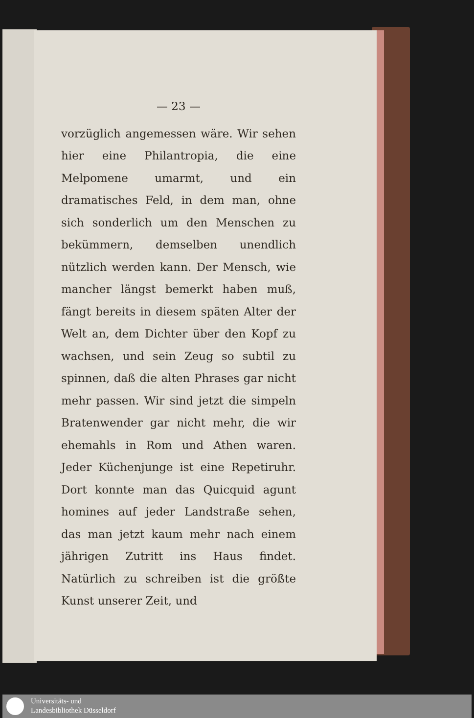— 23 —
vorzüglich angemessen wäre. Wir sehen hier eine Philantropia, die eine Melpomene umarmt, und ein dramatisches Feld, in dem man, ohne sich sonderlich um den Menschen zu bekümmern, demselben unendlich nützlich werden kann. Der Mensch, wie mancher längst bemerkt haben muß, fängt bereits in diesem späten Alter der Welt an, dem Dichter über den Kopf zu wachsen, und sein Zeug so subtil zu spinnen, daß die alten Phrases gar nicht mehr passen. Wir sind jetzt die simpeln Bratenwender gar nicht mehr, die wir ehemahls in Rom und Athen waren. Jeder Küchenjunge ist eine Repetiruhr. Dort konnte man das Quicquid agunt homines auf jeder Landstraße sehen, das man jetzt kaum mehr nach einem jährigen Zutritt ins Haus findet. Natürlich zu schreiben ist die größte Kunst unserer Zeit, und
Universitäts- und
Landesbibliothek Düsseldorf